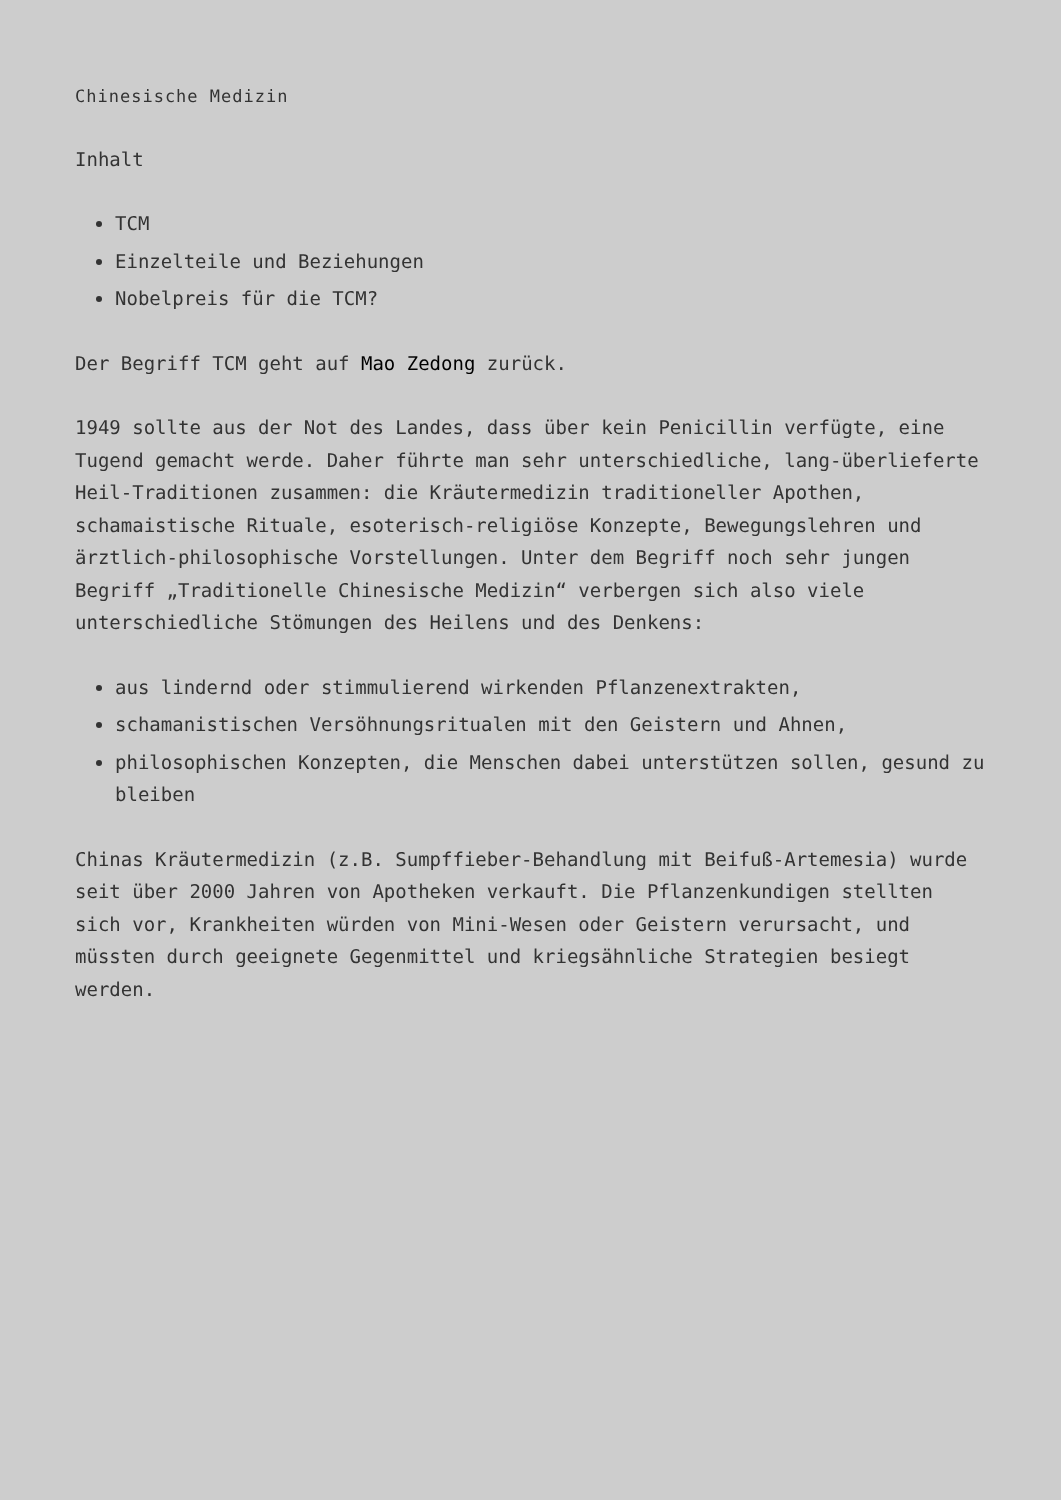Chinesische Medizin
Inhalt
TCM
Einzelteile und Beziehungen
Nobelpreis für die TCM?
Der Begriff TCM geht auf Mao Zedong zurück.
1949 sollte aus der Not des Landes, dass über kein Penicillin verfügte, eine Tugend gemacht werde. Daher führte man sehr unterschiedliche, lang-überlieferte Heil-Traditionen zusammen: die Kräutermedizin traditioneller Apothen, schamaistische Rituale, esoterisch-religiöse Konzepte, Bewegungslehren und ärztlich-philosophische Vorstellungen. Unter dem Begriff noch sehr jungen Begriff „Traditionelle Chinesische Medizin“ verbergen sich also viele unterschiedliche Stömungen des Heilens und des Denkens:
aus lindernd oder stimmulierend wirkenden Pflanzenextrakten,
schamanistischen Versöhnungsritualen mit den Geistern und Ahnen,
philosophischen Konzepten, die Menschen dabei unterstützen sollen, gesund zu bleiben
Chinas Kräutermedizin (z.B. Sumpffieber-Behandlung mit Beifuß-Artemesia) wurde seit über 2000 Jahren von Apotheken verkauft. Die Pflanzenkundigen stellten sich vor, Krankheiten würden von Mini-Wesen oder Geistern verursacht, und müssten durch geeignete Gegenmittel und kriegsähnliche Strategien besiegt werden.